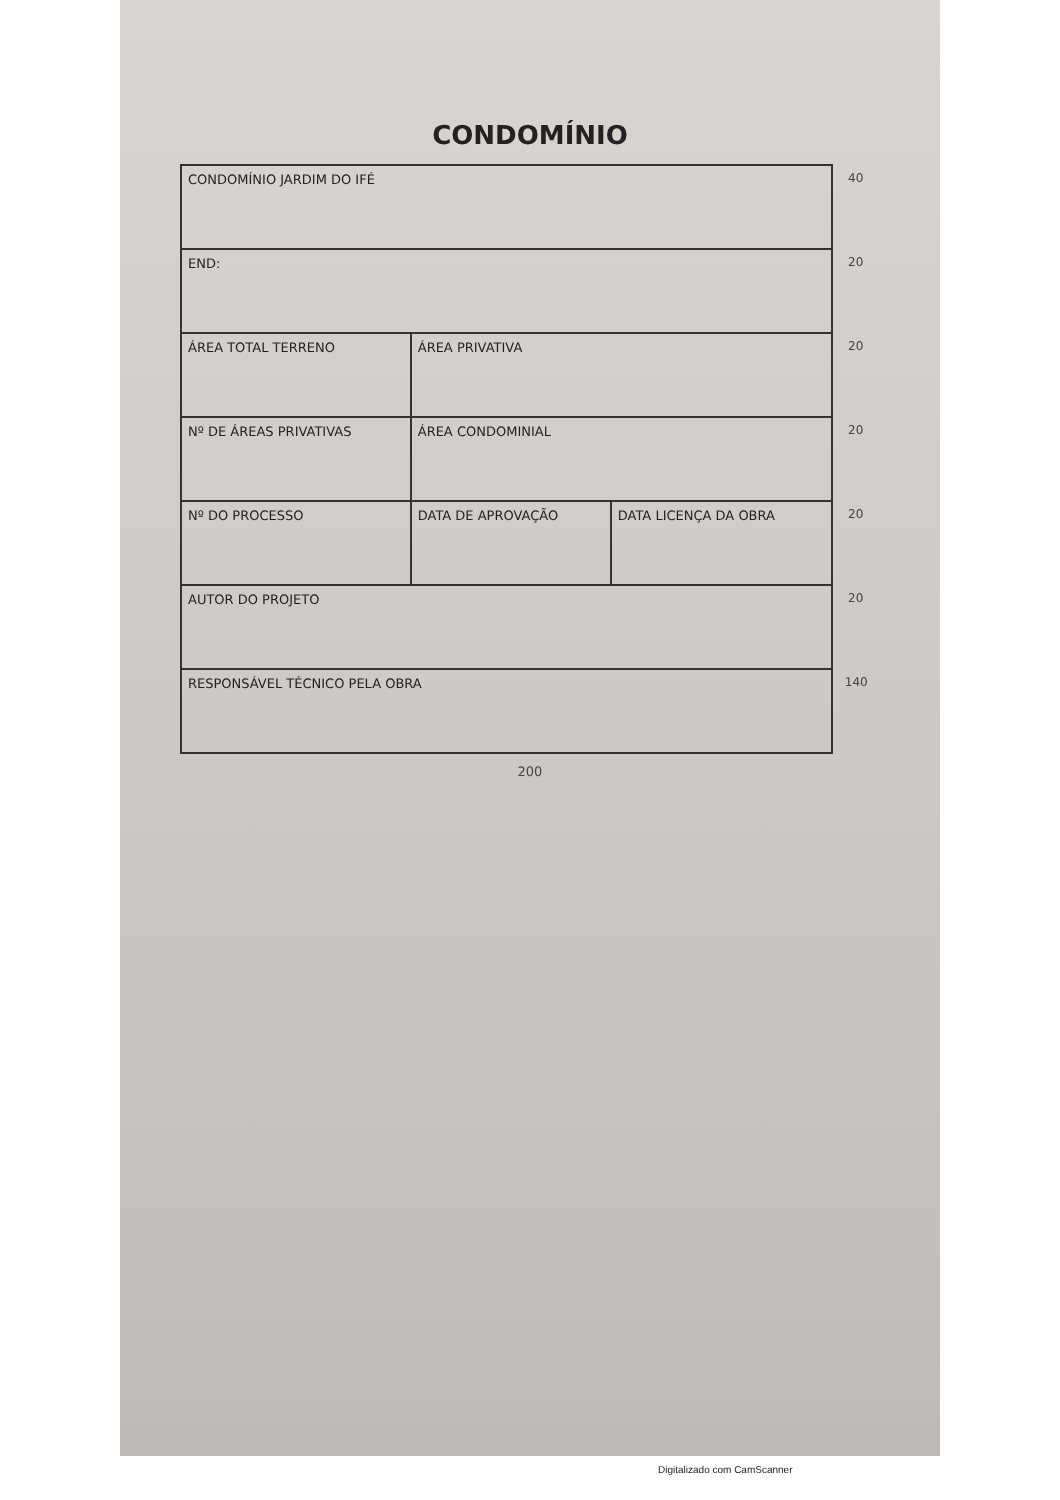CONDOMÍNIO
| CONDOMÍNIO JARDIM DO IFÉ | | | 40 |
| END: | | | 20 |
| ÁREA TOTAL TERRENO | ÁREA PRIVATIVA | | 20 |
| Nº DE ÁREAS PRIVATIVAS | ÁREA CONDOMINIAL | | 20 |
| Nº DO PROCESSO | DATA DE APROVAÇÃO | DATA LICENÇA DA OBRA | 20 |
| AUTOR DO PROJETO | | | 20 |
| RESPONSÁVEL TÉCNICO PELA OBRA | | | 140 |
200
Digitalizado com CamScanner